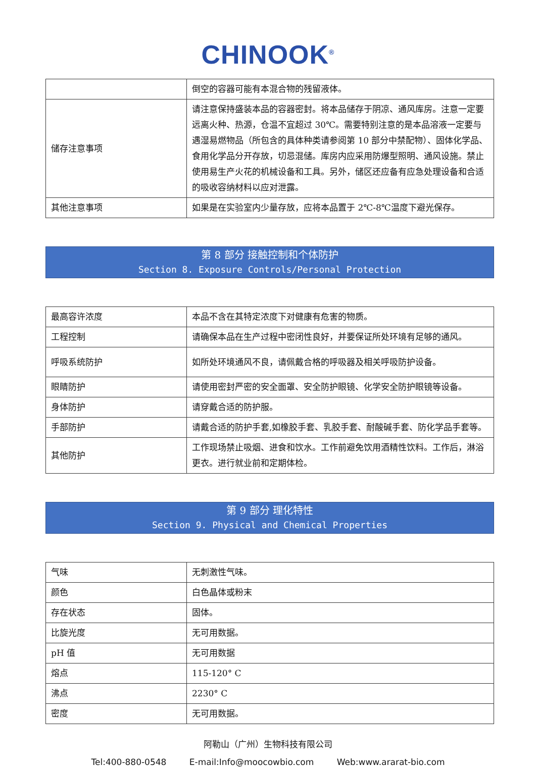CHINOOK<sup>®</sup>
| | 倒空的容器可能有本混合物的残留液体。 |
| 储存注意事项 | 请注意保持盛装本品的容器密封。将本品储存于阴凉、通风库房。注意一定要远离火种、热源，仓温不宜超过 30℃。需要特别注意的是本品溶液一定要与遇湿易燃物品（所包含的具体种类请参阅第 10 部分中禁配物）、固体化学品、食用化学品分开存放，切忌混储。库房内应采用防爆型照明、通风设施。禁止使用易生产火花的机械设备和工具。另外，储区还应备有应急处理设备和合适的吸收容纳材料以应对泄露。 |
| 其他注意事项 | 如果是在实验室内少量存放，应将本品置于 2℃-8℃温度下避光保存。 |
第 8 部分 接触控制和个体防护
Section 8. Exposure Controls/Personal Protection
| 最高容许浓度 | 本品不含在其特定浓度下对健康有危害的物质。 |
| 工程控制 | 请确保本品在生产过程中密闭性良好，并要保证所处环境有足够的通风。 |
| 呼吸系统防护 | 如所处环境通风不良，请佩戴合格的呼吸器及相关呼吸防护设备。 |
| 眼睛防护 | 请使用密封严密的安全面罩、安全防护眼镜、化学安全防护眼镜等设备。 |
| 身体防护 | 请穿戴合适的防护服。 |
| 手部防护 | 请戴合适的防护手套,如橡胶手套、乳胶手套、耐酸碱手套、防化学品手套等。 |
| 其他防护 | 工作现场禁止吸烟、进食和饮水。工作前避免饮用酒精性饮料。工作后，淋浴更衣。进行就业前和定期体检。 |
第 9 部分 理化特性
Section 9. Physical and Chemical Properties
| 气味 | 无刺激性气味。 |
| 颜色 | 白色晶体或粉末 |
| 存在状态 | 固体。 |
| 比旋光度 | 无可用数据。 |
| pH 值 | 无可用数据 |
| 熔点 | 115-120° C |
| 沸点 | 2230° C |
| 密度 | 无可用数据。 |
阿勒山（广州）生物科技有限公司
Tel:400-880-0548 E-mail:Info@moocowbio.com Web:www.ararat-bio.com